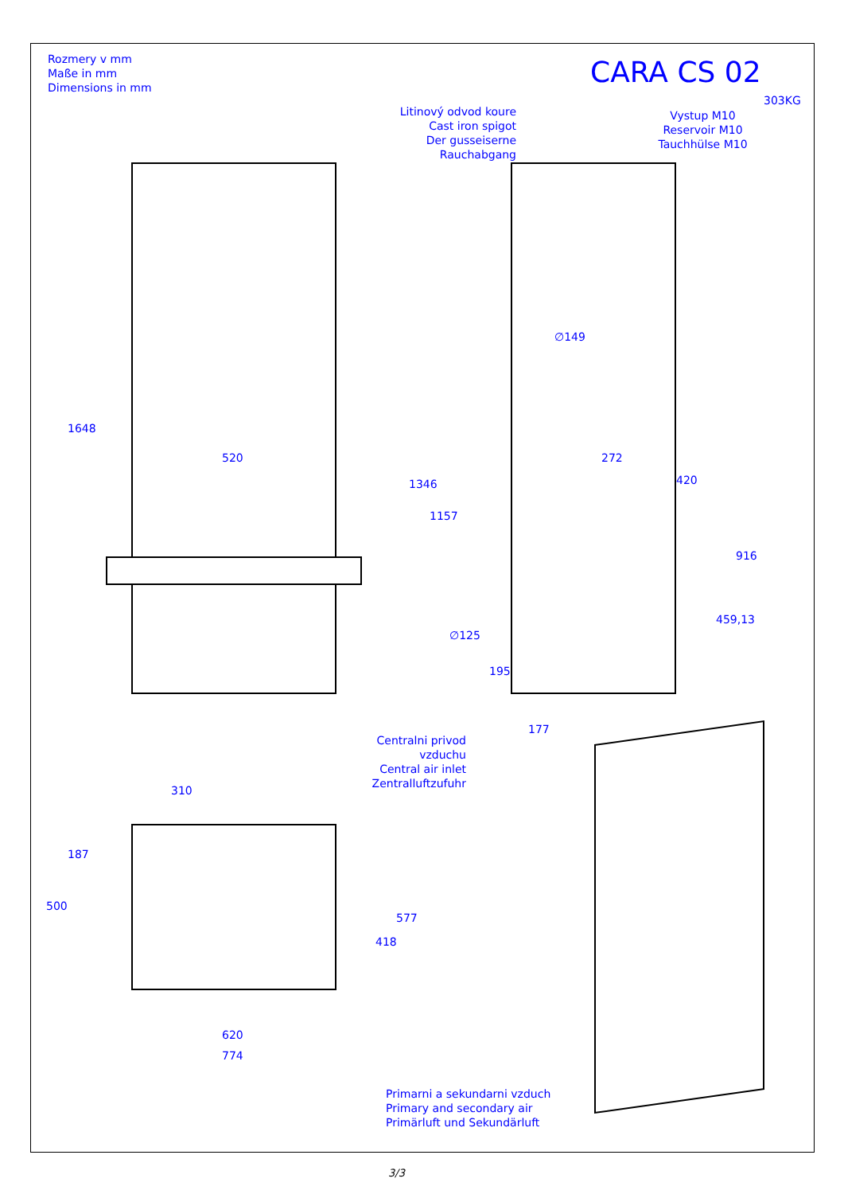Rozmery v mm
Maße in mm
Dimensions in mm
CARA CS 02
303KG
Litinový odvod koure
Cast iron spigot
Der gusseiserne Rauchabgang
Vystup M10
Reservoir M10
Tauchhülse M10
1648
520
1346
1157
∅149
272
420
916
459,13
∅125
195
177
Centralni privod vzduchu
Central air inlet
Zentralluftzufuhr
310
187
500
418
577
620
774
Primarni a sekundarni vzduch
Primary and secondary air
Primärluft und Sekundärluft
3/3